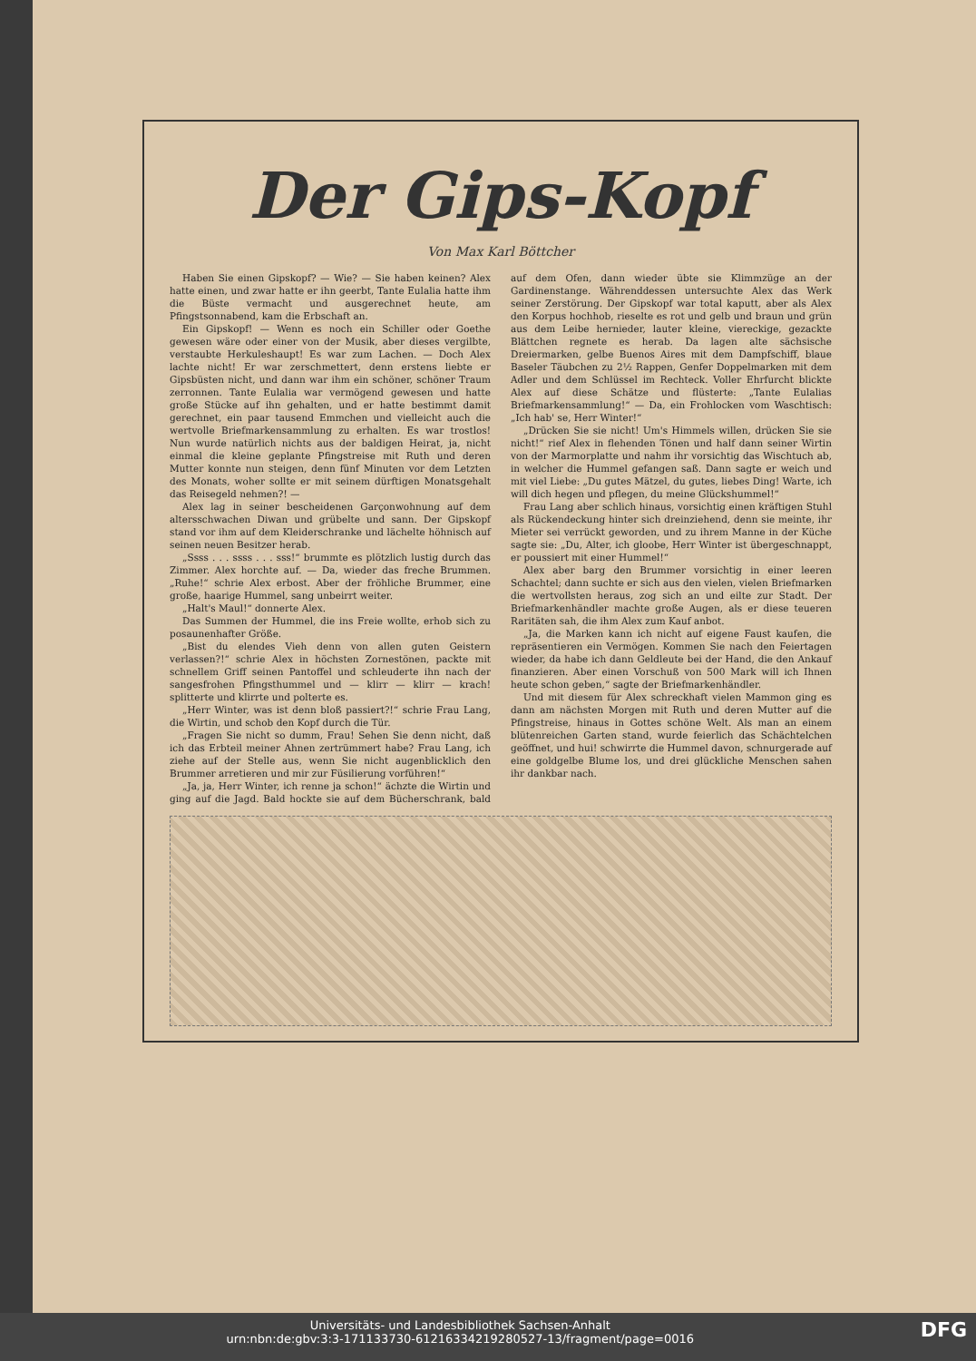Der Gips-Kopf
Von Max Karl Böttcher
Haben Sie einen Gipskopf? — Wie? — Sie haben keinen? Alex hatte einen, und zwar hatte er ihn geerbt, Tante Eulalia hatte ihm die Büste vermacht und ausgerechnet heute, am Pfingstsonnabend, kam die Erbschaft an.
Ein Gipskopf! — Wenn es noch ein Schiller oder Goethe gewesen wäre oder einer von der Musik, aber dieses vergilbte, verstaubte Herkuleshaupt! Es war zum Lachen. — Doch Alex lachte nicht! Er war zerschmettert, denn erstens liebte er Gipsbüsten nicht, und dann war ihm ein schöner, schöner Traum zerronnen. Tante Eulalia war vermögend gewesen und hatte große Stücke auf ihn gehalten, und er hatte bestimmt damit gerechnet, ein paar tausend Emmchen und vielleicht auch die wertvolle Briefmarkensammlung zu erhalten. Es war trostlos! Nun wurde natürlich nichts aus der baldigen Heirat, ja, nicht einmal die kleine geplante Pfingstreise mit Ruth und deren Mutter konnte nun steigen, denn fünf Minuten vor dem Letzten des Monats, woher sollte er mit seinem dürftigen Monatsgehalt das Reisegeld nehmen?! —
Alex lag in seiner bescheidenen Garçonwohnung auf dem altersschwachen Diwan und grübelte und sann. Der Gipskopf stand vor ihm auf dem Kleiderschranke und lächelte höhnisch auf seinen neuen Besitzer herab.
„Ssss . . . ssss . . . sss!“ brummte es plötzlich lustig durch das Zimmer. Alex horchte auf. — Da, wieder das freche Brummen. „Ruhe!“ schrie Alex erbost. Aber der fröhliche Brummer, eine große, haarige Hummel, sang unbeirrt weiter.
„Halt's Maul!“ donnerte Alex.
Das Summen der Hummel, die ins Freie wollte, erhob sich zu posaunenhafter Größe.
„Bist du elendes Vieh denn von allen guten Geistern verlassen?!“ schrie Alex in höchsten Zornestönen, packte mit schnellem Griff seinen Pantoffel und schleuderte ihn nach der sangesfrohen Pfingsthummel und — klirr — klirr — krach! splitterte und klirrte und polterte es.
„Herr Winter, was ist denn bloß passiert?!“ schrie Frau Lang, die Wirtin, und schob den Kopf durch die Tür.
„Fragen Sie nicht so dumm, Frau! Sehen Sie denn nicht, daß ich das Erbteil meiner Ahnen zertrümmert habe? Frau Lang, ich ziehe auf der Stelle aus, wenn Sie nicht augenblicklich den Brummer arretieren und mir zur Füsilierung vorführen!“
„Ja, ja, Herr Winter, ich renne ja schon!“ ächzte die Wirtin und ging auf die Jagd. Bald hockte sie auf dem Bücherschrank, bald auf dem Ofen, dann wieder übte sie Klimmzüge an der Gardinenstange. Währenddessen untersuchte Alex das Werk seiner Zerstörung. Der Gipskopf war total kaputt, aber als Alex den Korpus hochhob, rieselte es rot und gelb und braun und grün aus dem Leibe hernieder, lauter kleine, viereckige, gezackte Blättchen regnete es herab. Da lagen alte sächsische Dreiermarken, gelbe Buenos Aires mit dem Dampfschiff, blaue Baseler Täubchen zu 2½ Rappen, Genfer Doppelmarken mit dem Adler und dem Schlüssel im Rechteck. Voller Ehrfurcht blickte Alex auf diese Schätze und flüsterte: „Tante Eulalias Briefmarkensammlung!“ — Da, ein Frohlocken vom Waschtisch: „Ich hab' se, Herr Winter!“
„Drücken Sie sie nicht! Um's Himmels willen, drücken Sie sie nicht!“ rief Alex in flehenden Tönen und half dann seiner Wirtin von der Marmorplatte und nahm ihr vorsichtig das Wischtuch ab, in welcher die Hummel gefangen saß. Dann sagte er weich und mit viel Liebe: „Du gutes Mätzel, du gutes, liebes Ding! Warte, ich will dich hegen und pflegen, du meine Glückshummel!“
Frau Lang aber schlich hinaus, vorsichtig einen kräftigen Stuhl als Rückendeckung hinter sich dreinziehend, denn sie meinte, ihr Mieter sei verrückt geworden, und zu ihrem Manne in der Küche sagte sie: „Du, Alter, ich gloobe, Herr Winter ist übergeschnappt, er poussiert mit einer Hummel!“
Alex aber barg den Brummer vorsichtig in einer leeren Schachtel; dann suchte er sich aus den vielen, vielen Briefmarken die wertvollsten heraus, zog sich an und eilte zur Stadt. Der Briefmarkenhändler machte große Augen, als er diese teueren Raritäten sah, die ihm Alex zum Kauf anbot.
„Ja, die Marken kann ich nicht auf eigene Faust kaufen, die repräsentieren ein Vermögen. Kommen Sie nach den Feiertagen wieder, da habe ich dann Geldleute bei der Hand, die den Ankauf finanzieren. Aber einen Vorschuß von 500 Mark will ich Ihnen heute schon geben,“ sagte der Briefmarkenhändler.
Und mit diesem für Alex schreckhaft vielen Mammon ging es dann am nächsten Morgen mit Ruth und deren Mutter auf die Pfingstreise, hinaus in Gottes schöne Welt. Als man an einem blütenreichen Garten stand, wurde feierlich das Schächtelchen geöffnet, und hui! schwirrte die Hummel davon, schnurgerade auf eine goldgelbe Blume los, und drei glückliche Menschen sahen ihr dankbar nach.
DFG Universitäts- und Landesbibliothek Sachsen-Anhalt
urn:nbn:de:gbv:3:3-171133730-61216334219280527-13/fragment/page=0016